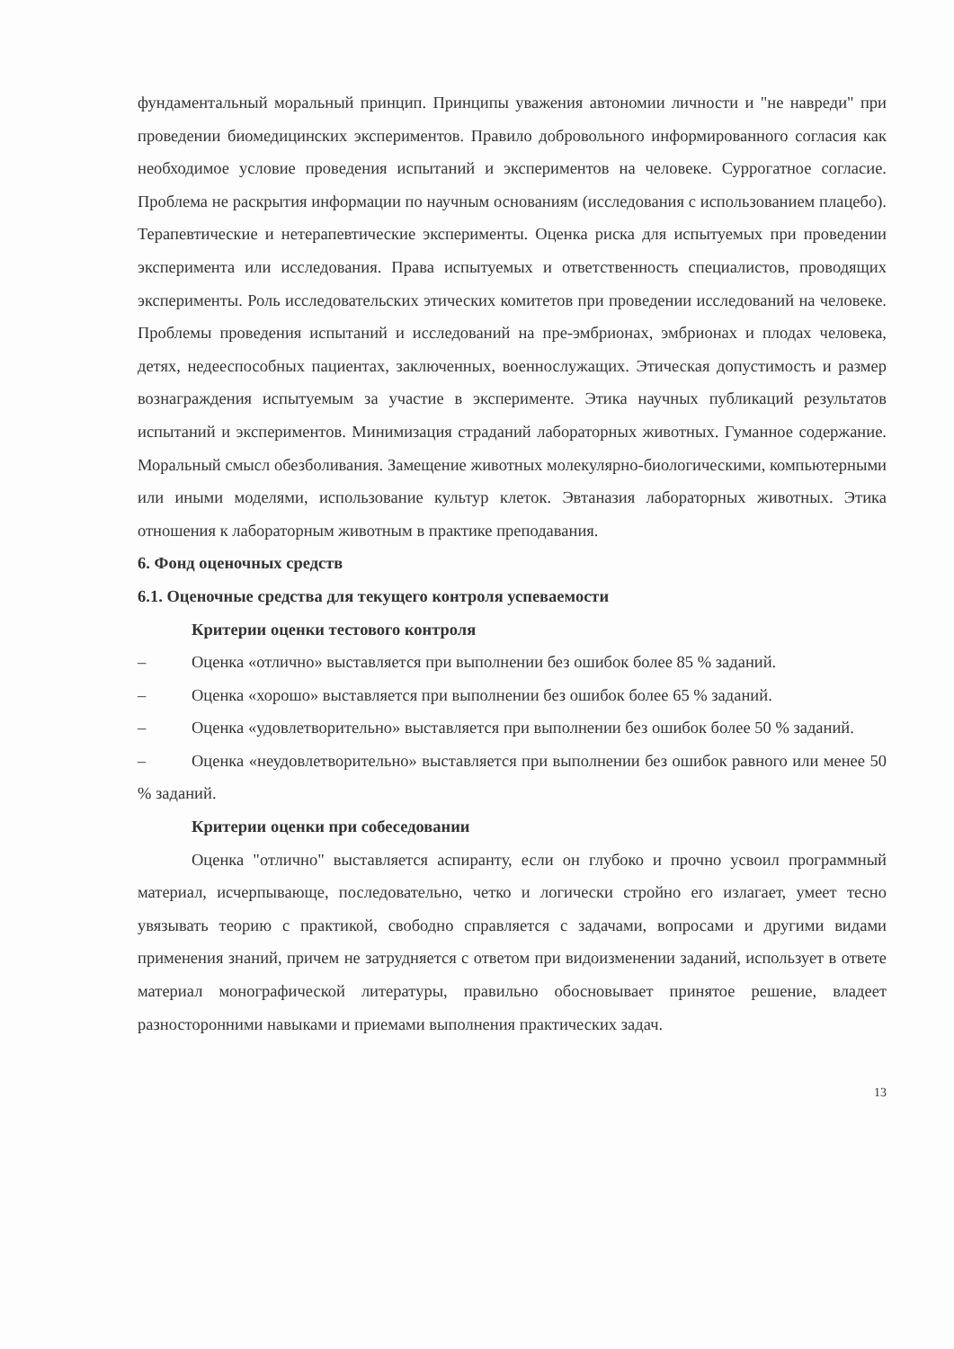фундаментальный моральный принцип. Принципы уважения автономии личности и "не навреди" при проведении биомедицинских экспериментов. Правило добровольного информированного согласия как необходимое условие проведения испытаний и экспериментов на человеке. Суррогатное согласие. Проблема не раскрытия информации по научным основаниям (исследования с использованием плацебо). Терапевтические и нетерапевтические эксперименты. Оценка риска для испытуемых при проведении эксперимента или исследования. Права испытуемых и ответственность специалистов, проводящих эксперименты. Роль исследовательских этических комитетов при проведении исследований на человеке. Проблемы проведения испытаний и исследований на пре-эмбрионах, эмбрионах и плодах человека, детях, недееспособных пациентах, заключенных, военнослужащих. Этическая допустимость и размер вознаграждения испытуемым за участие в эксперименте. Этика научных публикаций результатов испытаний и экспериментов. Минимизация страданий лабораторных животных. Гуманное содержание. Моральный смысл обезболивания. Замещение животных молекулярно-биологическими, компьютерными или иными моделями, использование культур клеток. Эвтаназия лабораторных животных. Этика отношения к лабораторным животным в практике преподавания.
6. Фонд оценочных средств
6.1. Оценочные средства для текущего контроля успеваемости
Критерии оценки тестового контроля
– Оценка «отлично» выставляется при выполнении без ошибок более 85 % заданий.
– Оценка «хорошо» выставляется при выполнении без ошибок более 65 % заданий.
– Оценка «удовлетворительно» выставляется при выполнении без ошибок более 50 % заданий.
– Оценка «неудовлетворительно» выставляется при выполнении без ошибок равного или менее 50 % заданий.
Критерии оценки при собеседовании
Оценка "отлично" выставляется аспиранту, если он глубоко и прочно усвоил программный материал, исчерпывающе, последовательно, четко и логически стройно его излагает, умеет тесно увязывать теорию с практикой, свободно справляется с задачами, вопросами и другими видами применения знаний, причем не затрудняется с ответом при видоизменении заданий, использует в ответе материал монографической литературы, правильно обосновывает принятое решение, владеет разносторонними навыками и приемами выполнения практических задач.
13